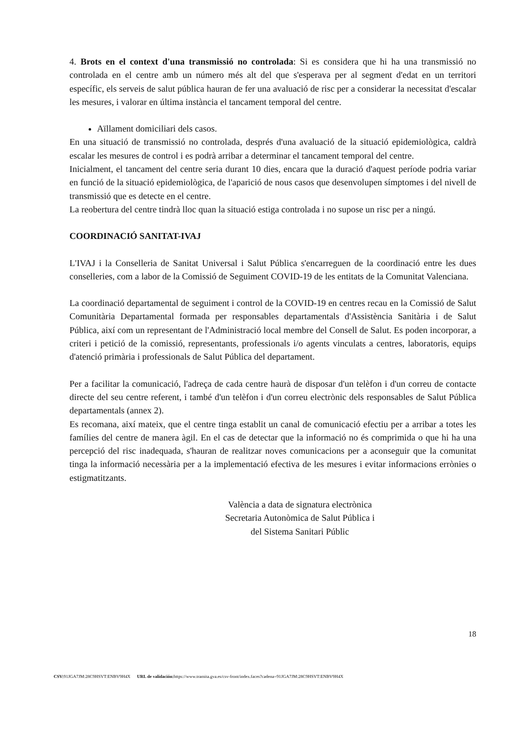4. Brots en el context d'una transmissió no controlada: Si es considera que hi ha una transmissió no controlada en el centre amb un número més alt del que s'esperava per al segment d'edat en un territori específic, els serveis de salut pública hauran de fer una avaluació de risc per a considerar la necessitat d'escalar les mesures, i valorar en última instància el tancament temporal del centre.
Aïllament domiciliari dels casos.
En una situació de transmissió no controlada, després d'una avaluació de la situació epidemiològica, caldrà escalar les mesures de control i es podrà arribar a determinar el tancament temporal del centre.
Inicialment, el tancament del centre seria durant 10 dies, encara que la duració d'aquest període podria variar en funció de la situació epidemiològica, de l'aparició de nous casos que desenvolupen símptomes i del nivell de transmissió que es detecte en el centre.
La reobertura del centre tindrà lloc quan la situació estiga controlada i no supose un risc per a ningú.
COORDINACIÓ SANITAT-IVAJ
L'IVAJ i la Conselleria de Sanitat Universal i Salut Pública s'encarreguen de la coordinació entre les dues conselleries, com a labor de la Comissió de Seguiment COVID-19 de les entitats de la Comunitat Valenciana.
La coordinació departamental de seguiment i control de la COVID-19 en centres recau en la Comissió de Salut Comunitària Departamental formada per responsables departamentals d'Assistència Sanitària i de Salut Pública, així com un representant de l'Administració local membre del Consell de Salut. Es poden incorporar, a criteri i petició de la comissió, representants, professionals i/o agents vinculats a centres, laboratoris, equips d'atenció primària i professionals de Salut Pública del departament.
Per a facilitar la comunicació, l'adreça de cada centre haurà de disposar d'un telèfon i d'un correu de contacte directe del seu centre referent, i també d'un telèfon i d'un correu electrònic dels responsables de Salut Pública departamentals (annex 2).
Es recomana, així mateix, que el centre tinga establit un canal de comunicació efectiu per a arribar a totes les famílies del centre de manera àgil. En el cas de detectar que la informació no és comprimida o que hi ha una percepció del risc inadequada, s'hauran de realitzar noves comunicacions per a aconseguir que la comunitat tinga la informació necessària per a la implementació efectiva de les mesures i evitar informacions errònies o estigmatitzants.
València a data de signatura electrònica
Secretaria Autonòmica de Salut Pública i
del Sistema Sanitari Públic
18
CSV: 91JGA7JM:28C9HSVT:ENBV9H4X URL de validación: https://www.tramita.gva.es/csv-front/index.faces?cadena=91JGA7JM:28C9HSVT:ENBV9H4X